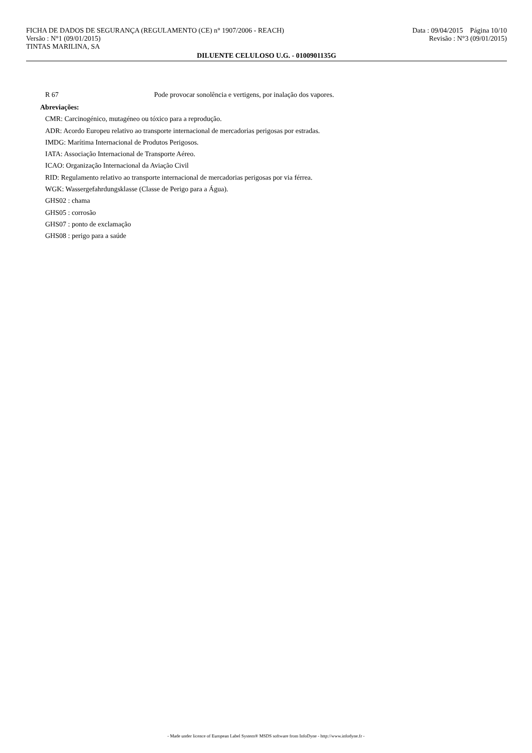FICHA DE DADOS DE SEGURANÇA (REGULAMENTO (CE) n° 1907/2006 - REACH) Data : 09/04/2015 Página 10/10
Versão : N°1 (09/01/2015) Revisão : N°3 (09/01/2015)
TINTAS MARILINA, SA
DILUENTE CELULOSO U.G. - 0100901135G
R 67 Pode provocar sonolência e vertigens, por inalação dos vapores.
Abreviações:
CMR: Carcinogénico, mutagéneo ou tóxico para a reprodução.
ADR: Acordo Europeu relativo ao transporte internacional de mercadorias perigosas por estradas.
IMDG: Marítima Internacional de Produtos Perigosos.
IATA: Associação Internacional de Transporte Aéreo.
ICAO: Organização Internacional da Aviação Civil
RID: Regulamento relativo ao transporte internacional de mercadorias perigosas por via férrea.
WGK: Wassergefahrdungsklasse (Classe de Perigo para a Água).
GHS02 : chama
GHS05 : corrosão
GHS07 : ponto de exclamação
GHS08 : perigo para a saúde
- Made under licence of European Label System® MSDS software from InfoDyne - http://www.infodyne.fr -